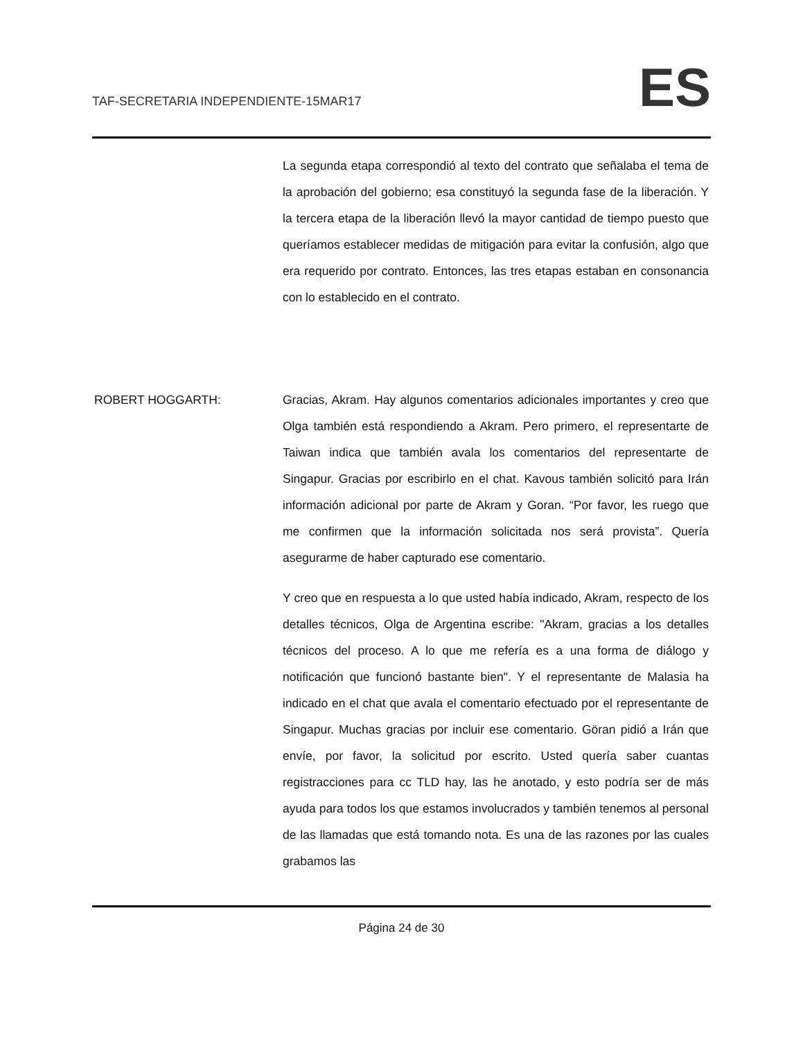TAF-SECRETARIA INDEPENDIENTE-15MAR17
ES
La segunda etapa correspondió al texto del contrato que señalaba el tema de la aprobación del gobierno; esa constituyó la segunda fase de la liberación. Y la tercera etapa de la liberación llevó la mayor cantidad de tiempo puesto que queríamos establecer medidas de mitigación para evitar la confusión, algo que era requerido por contrato. Entonces, las tres etapas estaban en consonancia con lo establecido en el contrato.
ROBERT HOGGARTH: Gracias, Akram. Hay algunos comentarios adicionales importantes y creo que Olga también está respondiendo a Akram. Pero primero, el representarte de Taiwan indica que también avala los comentarios del representarte de Singapur. Gracias por escribirlo en el chat. Kavous también solicitó para Irán información adicional por parte de Akram y Goran. “Por favor, les ruego que me confirmen que la información solicitada nos será provista”. Quería asegurarme de haber capturado ese comentario.
Y creo que en respuesta a lo que usted había indicado, Akram, respecto de los detalles técnicos, Olga de Argentina escribe: "Akram, gracias a los detalles técnicos del proceso. A lo que me refería es a una forma de diálogo y notificación que funcionó bastante bien". Y el representante de Malasia ha indicado en el chat que avala el comentario efectuado por el representante de Singapur. Muchas gracias por incluir ese comentario. Göran pidió a Irán que envíe, por favor, la solicitud por escrito. Usted quería saber cuantas registracciones para cc TLD hay, las he anotado, y esto podría ser de más ayuda para todos los que estamos involucrados y también tenemos al personal de las llamadas que está tomando nota. Es una de las razones por las cuales grabamos las
Página 24 de 30